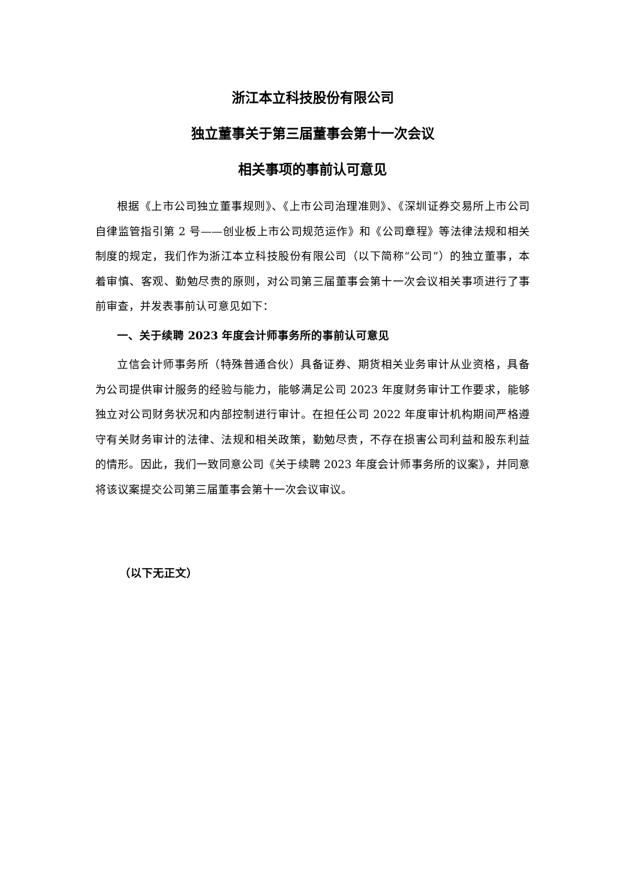浙江本立科技股份有限公司
独立董事关于第三届董事会第十一次会议
相关事项的事前认可意见
根据《上市公司独立董事规则》、《上市公司治理准则》、《深圳证券交易所上市公司自律监管指引第 2 号——创业板上市公司规范运作》和《公司章程》等法律法规和相关制度的规定，我们作为浙江本立科技股份有限公司（以下简称“公司”）的独立董事，本着审慎、客观、勤勉尽责的原则，对公司第三届董事会第十一次会议相关事项进行了事前审查，并发表事前认可意见如下：
一、关于续聘 2023 年度会计师事务所的事前认可意见
立信会计师事务所（特殊普通合伙）具备证券、期货相关业务审计从业资格，具备为公司提供审计服务的经验与能力，能够满足公司 2023 年度财务审计工作要求，能够独立对公司财务状况和内部控制进行审计。在担任公司 2022 年度审计机构期间严格遵守有关财务审计的法律、法规和相关政策，勤勉尽责，不存在损害公司利益和股东利益的情形。因此，我们一致同意公司《关于续聘 2023 年度会计师事务所的议案》，并同意将该议案提交公司第三届董事会第十一次会议审议。
（以下无正文）